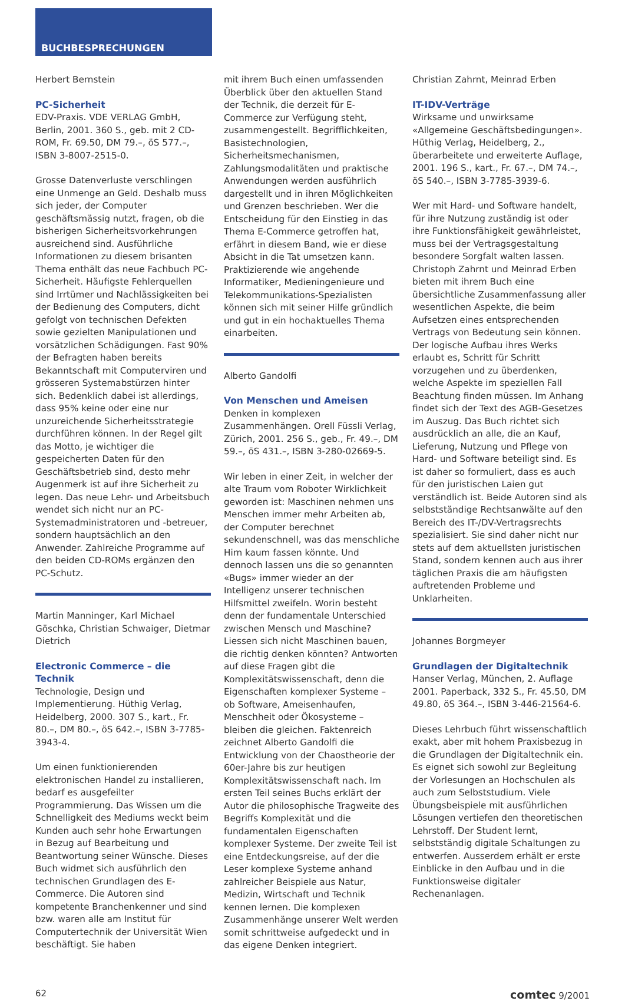BUCHBESPRECHUNGEN
Herbert Bernstein
PC-Sicherheit
EDV-Praxis. VDE VERLAG GmbH, Berlin, 2001. 360 S., geb. mit 2 CD-ROM, Fr. 69.50, DM 79.–, öS 577.–, ISBN 3-8007-2515-0.
Grosse Datenverluste verschlingen eine Unmenge an Geld. Deshalb muss sich jeder, der Computer geschäftsmässig nutzt, fragen, ob die bisherigen Sicherheitsvorkehrungen ausreichend sind. Ausführliche Informationen zu diesem brisanten Thema enthält das neue Fachbuch PC-Sicherheit. Häufigste Fehlerquellen sind Irrtümer und Nachlässigkeiten bei der Bedienung des Computers, dicht gefolgt von technischen Defekten sowie gezielten Manipulationen und vorsätzlichen Schädigungen. Fast 90% der Befragten haben bereits Bekanntschaft mit Computerviren und grösseren Systemabstürzen hinter sich. Bedenklich dabei ist allerdings, dass 95% keine oder eine nur unzureichende Sicherheitsstrategie durchführen können. In der Regel gilt das Motto, je wichtiger die gespeicherten Daten für den Geschäftsbetrieb sind, desto mehr Augenmerk ist auf ihre Sicherheit zu legen. Das neue Lehr- und Arbeitsbuch wendet sich nicht nur an PC-Systemadministratoren und -betreuer, sondern hauptsächlich an den Anwender. Zahlreiche Programme auf den beiden CD-ROMs ergänzen den PC-Schutz.
Martin Manninger, Karl Michael Göschka, Christian Schwaiger, Dietmar Dietrich
Electronic Commerce – die Technik
Technologie, Design und Implementierung. Hüthig Verlag, Heidelberg, 2000. 307 S., kart., Fr. 80.–, DM 80.–, öS 642.–, ISBN 3-7785-3943-4.
Um einen funktionierenden elektronischen Handel zu installieren, bedarf es ausgefeilter Programmierung. Das Wissen um die Schnelligkeit des Mediums weckt beim Kunden auch sehr hohe Erwartungen in Bezug auf Bearbeitung und Beantwortung seiner Wünsche. Dieses Buch widmet sich ausführlich den technischen Grundlagen des E-Commerce. Die Autoren sind kompetente Branchenkenner und sind bzw. waren alle am Institut für Computertechnik der Universität Wien beschäftigt. Sie haben
mit ihrem Buch einen umfassenden Überblick über den aktuellen Stand der Technik, die derzeit für E-Commerce zur Verfügung steht, zusammengestellt. Begrifflichkeiten, Basistechnologien, Sicherheitsmechanismen, Zahlungsmodalitäten und praktische Anwendungen werden ausführlich dargestellt und in ihren Möglichkeiten und Grenzen beschrieben. Wer die Entscheidung für den Einstieg in das Thema E-Commerce getroffen hat, erfährt in diesem Band, wie er diese Absicht in die Tat umsetzen kann. Praktizierende wie angehende Informatiker, Medieningenieure und Telekommunikations-Spezialisten können sich mit seiner Hilfe gründlich und gut in ein hochaktuelles Thema einarbeiten.
Alberto Gandolfi
Von Menschen und Ameisen
Denken in komplexen Zusammenhängen. Orell Füssli Verlag, Zürich, 2001. 256 S., geb., Fr. 49.–, DM 59.–, öS 431.–, ISBN 3-280-02669-5.
Wir leben in einer Zeit, in welcher der alte Traum vom Roboter Wirklichkeit geworden ist: Maschinen nehmen uns Menschen immer mehr Arbeiten ab, der Computer berechnet sekundenschnell, was das menschliche Hirn kaum fassen könnte. Und dennoch lassen uns die so genannten «Bugs» immer wieder an der Intelligenz unserer technischen Hilfsmittel zweifeln. Worin besteht denn der fundamentale Unterschied zwischen Mensch und Maschine? Liessen sich nicht Maschinen bauen, die richtig denken könnten? Antworten auf diese Fragen gibt die Komplexitätswissenschaft, denn die Eigenschaften komplexer Systeme – ob Software, Ameisenhaufen, Menschheit oder Ökosysteme – bleiben die gleichen. Faktenreich zeichnet Alberto Gandolfi die Entwicklung von der Chaostheorie der 60er-Jahre bis zur heutigen Komplexitätswissenschaft nach. Im ersten Teil seines Buchs erklärt der Autor die philosophische Tragweite des Begriffs Komplexität und die fundamentalen Eigenschaften komplexer Systeme. Der zweite Teil ist eine Entdeckungsreise, auf der die Leser komplexe Systeme anhand zahlreicher Beispiele aus Natur, Medizin, Wirtschaft und Technik kennen lernen. Die komplexen Zusammenhänge unserer Welt werden somit schrittweise aufgedeckt und in das eigene Denken integriert.
Christian Zahrnt, Meinrad Erben
IT-IDV-Verträge
Wirksame und unwirksame «Allgemeine Geschäftsbedingungen». Hüthig Verlag, Heidelberg, 2., überarbeitete und erweiterte Auflage, 2001. 196 S., kart., Fr. 67.–, DM 74.–, öS 540.–, ISBN 3-7785-3939-6.
Wer mit Hard- und Software handelt, für ihre Nutzung zuständig ist oder ihre Funktionsfähigkeit gewährleistet, muss bei der Vertragsgestaltung besondere Sorgfalt walten lassen. Christoph Zahrnt und Meinrad Erben bieten mit ihrem Buch eine übersichtliche Zusammenfassung aller wesentlichen Aspekte, die beim Aufsetzen eines entsprechenden Vertrags von Bedeutung sein können. Der logische Aufbau ihres Werks erlaubt es, Schritt für Schritt vorzugehen und zu überdenken, welche Aspekte im speziellen Fall Beachtung finden müssen. Im Anhang findet sich der Text des AGB-Gesetzes im Auszug. Das Buch richtet sich ausdrücklich an alle, die an Kauf, Lieferung, Nutzung und Pflege von Hard- und Software beteiligt sind. Es ist daher so formuliert, dass es auch für den juristischen Laien gut verständlich ist. Beide Autoren sind als selbstständige Rechtsanwälte auf den Bereich des IT-/DV-Vertragsrechts spezialisiert. Sie sind daher nicht nur stets auf dem aktuellsten juristischen Stand, sondern kennen auch aus ihrer täglichen Praxis die am häufigsten auftretenden Probleme und Unklarheiten.
Johannes Borgmeyer
Grundlagen der Digitaltechnik
Hanser Verlag, München, 2. Auflage 2001. Paperback, 332 S., Fr. 45.50, DM 49.80, öS 364.–, ISBN 3-446-21564-6.
Dieses Lehrbuch führt wissenschaftlich exakt, aber mit hohem Praxisbezug in die Grundlagen der Digitaltechnik ein. Es eignet sich sowohl zur Begleitung der Vorlesungen an Hochschulen als auch zum Selbststudium. Viele Übungsbeispiele mit ausführlichen Lösungen vertiefen den theoretischen Lehrstoff. Der Student lernt, selbstständig digitale Schaltungen zu entwerfen. Ausserdem erhält er erste Einblicke in den Aufbau und in die Funktionsweise digitaler Rechenanlagen.
62 comtec 9/2001